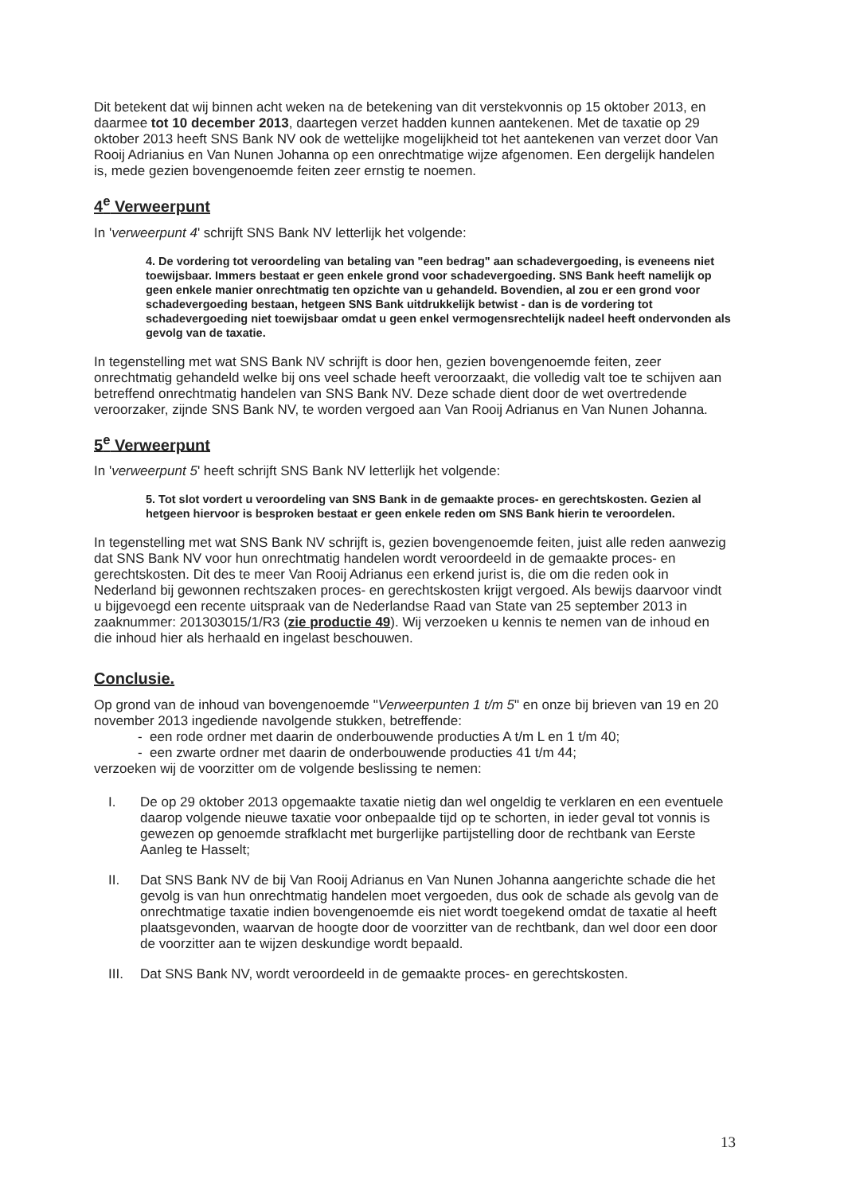Dit betekent dat wij binnen acht weken na de betekening van dit verstekvonnis op 15 oktober 2013, en daarmee tot 10 december 2013, daartegen verzet hadden kunnen aantekenen. Met de taxatie op 29 oktober 2013 heeft SNS Bank NV ook de wettelijke mogelijkheid tot het aantekenen van verzet door Van Rooij Adrianius en Van Nunen Johanna op een onrechtmatige wijze afgenomen. Een dergelijk handelen is, mede gezien bovengenoemde feiten zeer ernstig te noemen.
4<sup>e</sup> Verweerpunt
In 'verweerpunt 4' schrijft SNS Bank NV letterlijk het volgende:
4. De vordering tot veroordeling van betaling van "een bedrag" aan schadevergoeding, is eveneens niet toewijsbaar. Immers bestaat er geen enkele grond voor schadevergoeding. SNS Bank heeft namelijk op geen enkele manier onrechtmatig ten opzichte van u gehandeld. Bovendien, al zou er een grond voor schadevergoeding bestaan, hetgeen SNS Bank uitdrukkelijk betwist - dan is de vordering tot schadevergoeding niet toewijsbaar omdat u geen enkel vermogensrechtelijk nadeel heeft ondervonden als gevolg van de taxatie.
In tegenstelling met wat SNS Bank NV schrijft is door hen, gezien bovengenoemde feiten, zeer onrechtmatig gehandeld welke bij ons veel schade heeft veroorzaakt, die volledig valt toe te schijven aan betreffend onrechtmatig handelen van SNS Bank NV. Deze schade dient door de wet overtredende veroorzaker, zijnde SNS Bank NV, te worden vergoed aan Van Rooij Adrianus en Van Nunen Johanna.
5<sup>e</sup> Verweerpunt
In 'verweerpunt 5' heeft schrijft SNS Bank NV letterlijk het volgende:
5. Tot slot vordert u veroordeling van SNS Bank in de gemaakte proces- en gerechtskosten. Gezien al hetgeen hiervoor is besproken bestaat er geen enkele reden om SNS Bank hierin te veroordelen.
In tegenstelling met wat SNS Bank NV schrijft is, gezien bovengenoemde feiten, juist alle reden aanwezig dat SNS Bank NV voor hun onrechtmatig handelen wordt veroordeeld in de gemaakte proces- en gerechtskosten. Dit des te meer Van Rooij Adrianus een erkend jurist is, die om die reden ook in Nederland bij gewonnen rechtszaken proces- en gerechtskosten krijgt vergoed. Als bewijs daarvoor vindt u bijgevoegd een recente uitspraak van de Nederlandse Raad van State van 25 september 2013 in zaaknummer: 201303015/1/R3 (zie productie 49). Wij verzoeken u kennis te nemen van de inhoud en die inhoud hier als herhaald en ingelast beschouwen.
Conclusie.
Op grond van de inhoud van bovengenoemde "Verweerpunten 1 t/m 5" en onze bij brieven van 19 en 20 november 2013 ingediende navolgende stukken, betreffende:
- een rode ordner met daarin de onderbouwende producties A t/m L en 1 t/m 40;
- een zwarte ordner met daarin de onderbouwende producties 41 t/m 44;
verzoeken wij de voorzitter om de volgende beslissing te nemen:
I. De op 29 oktober 2013 opgemaakte taxatie nietig dan wel ongeldig te verklaren en een eventuele daarop volgende nieuwe taxatie voor onbepaalde tijd op te schorten, in ieder geval tot vonnis is gewezen op genoemde strafklacht met burgerlijke partijstelling door de rechtbank van Eerste Aanleg te Hasselt;
II. Dat SNS Bank NV de bij Van Rooij Adrianus en Van Nunen Johanna aangerichte schade die het gevolg is van hun onrechtmatig handelen moet vergoeden, dus ook de schade als gevolg van de onrechtmatige taxatie indien bovengenoemde eis niet wordt toegekend omdat de taxatie al heeft plaatsgevonden, waarvan de hoogte door de voorzitter van de rechtbank, dan wel door een door de voorzitter aan te wijzen deskundige wordt bepaald.
III.
Dat SNS Bank NV, wordt veroordeeld in de gemaakte proces- en gerechtskosten.
13